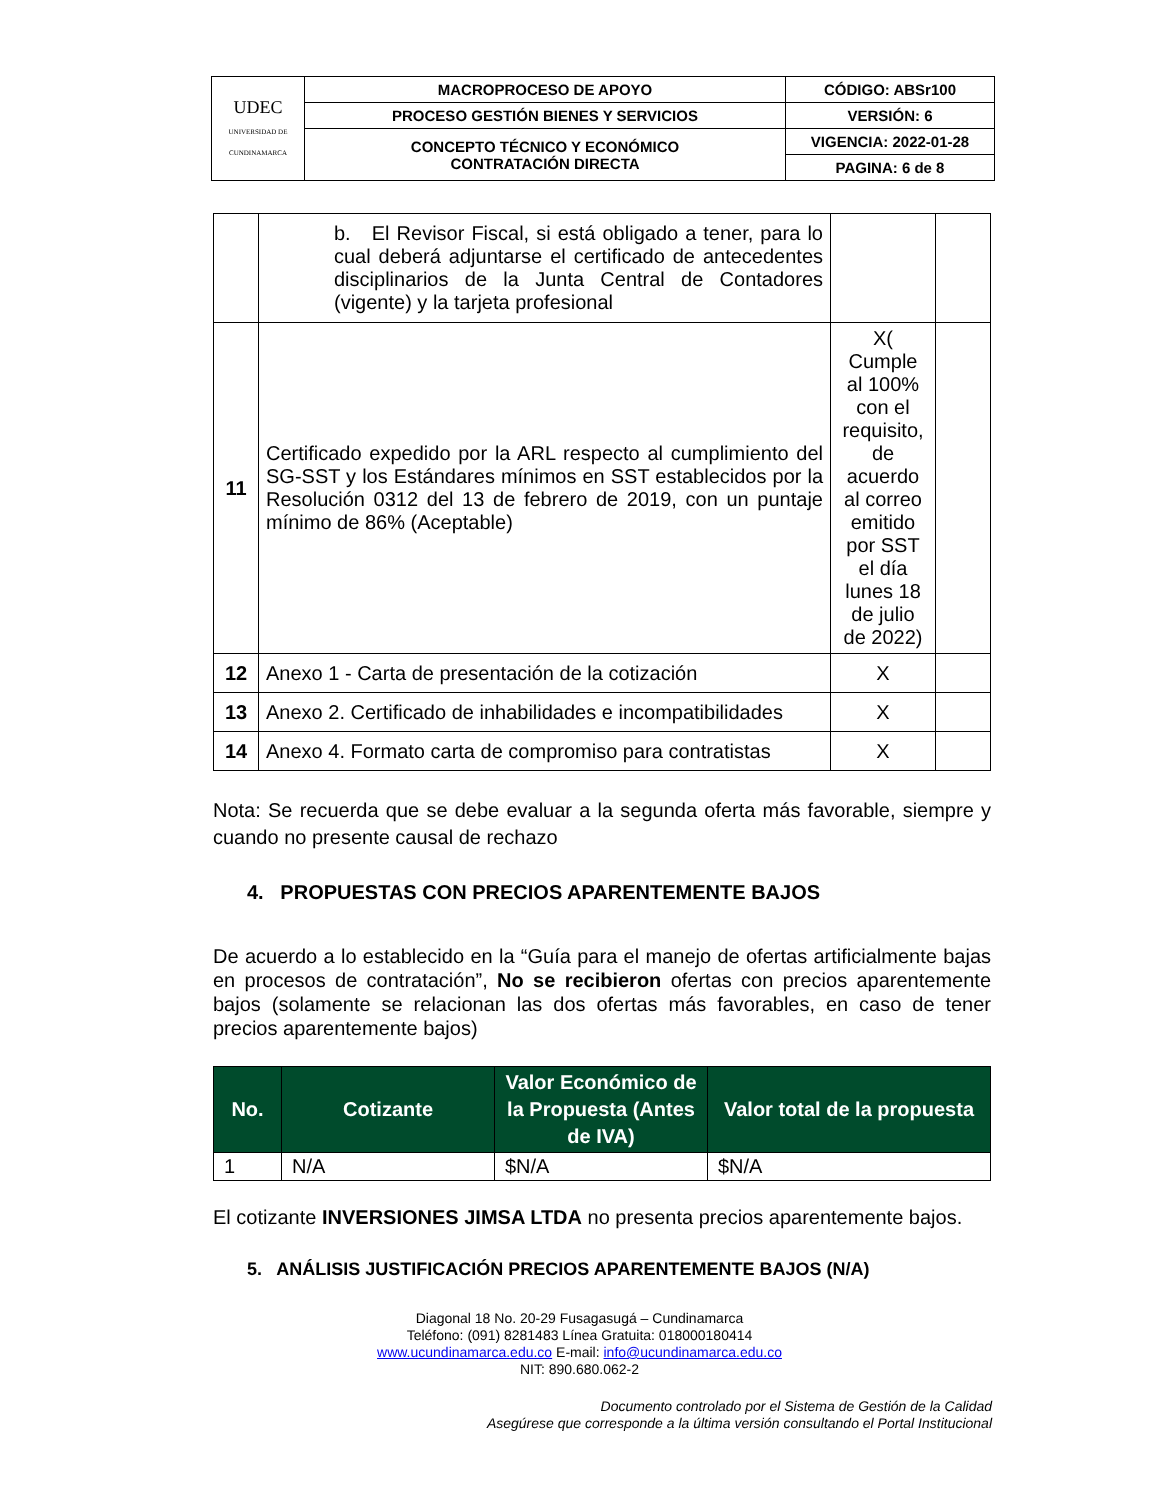| UDEC UNIVERSIDAD DE CUNDINAMARCA | MACROPROCESO DE APOYO | CÓDIGO: ABSr100 |
| | PROCESO GESTIÓN BIENES Y SERVICIOS | VERSIÓN: 6 |
| | CONCEPTO TÉCNICO Y ECONÓMICO CONTRATACIÓN DIRECTA | VIGENCIA: 2022-01-28 |
| | | PAGINA: 6 de 8 |
| | b. El Revisor Fiscal, si está obligado a tener, para lo cual deberá adjuntarse el certificado de antecedentes disciplinarios de la Junta Central de Contadores (vigente) y la tarjeta profesional | | |
| 11 | Certificado expedido por la ARL respecto al cumplimiento del SG-SST y los Estándares mínimos en SST establecidos por la Resolución 0312 del 13 de febrero de 2019, con un puntaje mínimo de 86% (Aceptable) | X( Cumple al 100% con el requisito, de acuerdo al correo emitido por SST el día lunes 18 de julio de 2022) | |
| 12 | Anexo 1 - Carta de presentación de la cotización | X | |
| 13 | Anexo 2. Certificado de inhabilidades e incompatibilidades | X | |
| 14 | Anexo 4. Formato carta de compromiso para contratistas | X | |
Nota: Se recuerda que se debe evaluar a la segunda oferta más favorable, siempre y cuando no presente causal de rechazo
4. PROPUESTAS CON PRECIOS APARENTEMENTE BAJOS
De acuerdo a lo establecido en la “Guía para el manejo de ofertas artificialmente bajas en procesos de contratación”, No se recibieron ofertas con precios aparentemente bajos (solamente se relacionan las dos ofertas más favorables, en caso de tener precios aparentemente bajos)
| No. | Cotizante | Valor Económico de la Propuesta (Antes de IVA) | Valor total de la propuesta |
| --- | --- | --- | --- |
| 1 | N/A | $N/A | $N/A |
El cotizante INVERSIONES JIMSA LTDA no presenta precios aparentemente bajos.
5. ANÁLISIS JUSTIFICACIÓN PRECIOS APARENTEMENTE BAJOS (N/A)
Diagonal 18 No. 20-29 Fusagasugá – Cundinamarca
Teléfono: (091) 8281483 Línea Gratuita: 018000180414
www.ucundinamarca.edu.co E-mail: info@ucundinamarca.edu.co
NIT: 890.680.062-2
Documento controlado por el Sistema de Gestión de la Calidad
Asegúrese que corresponde a la última versión consultando el Portal Institucional